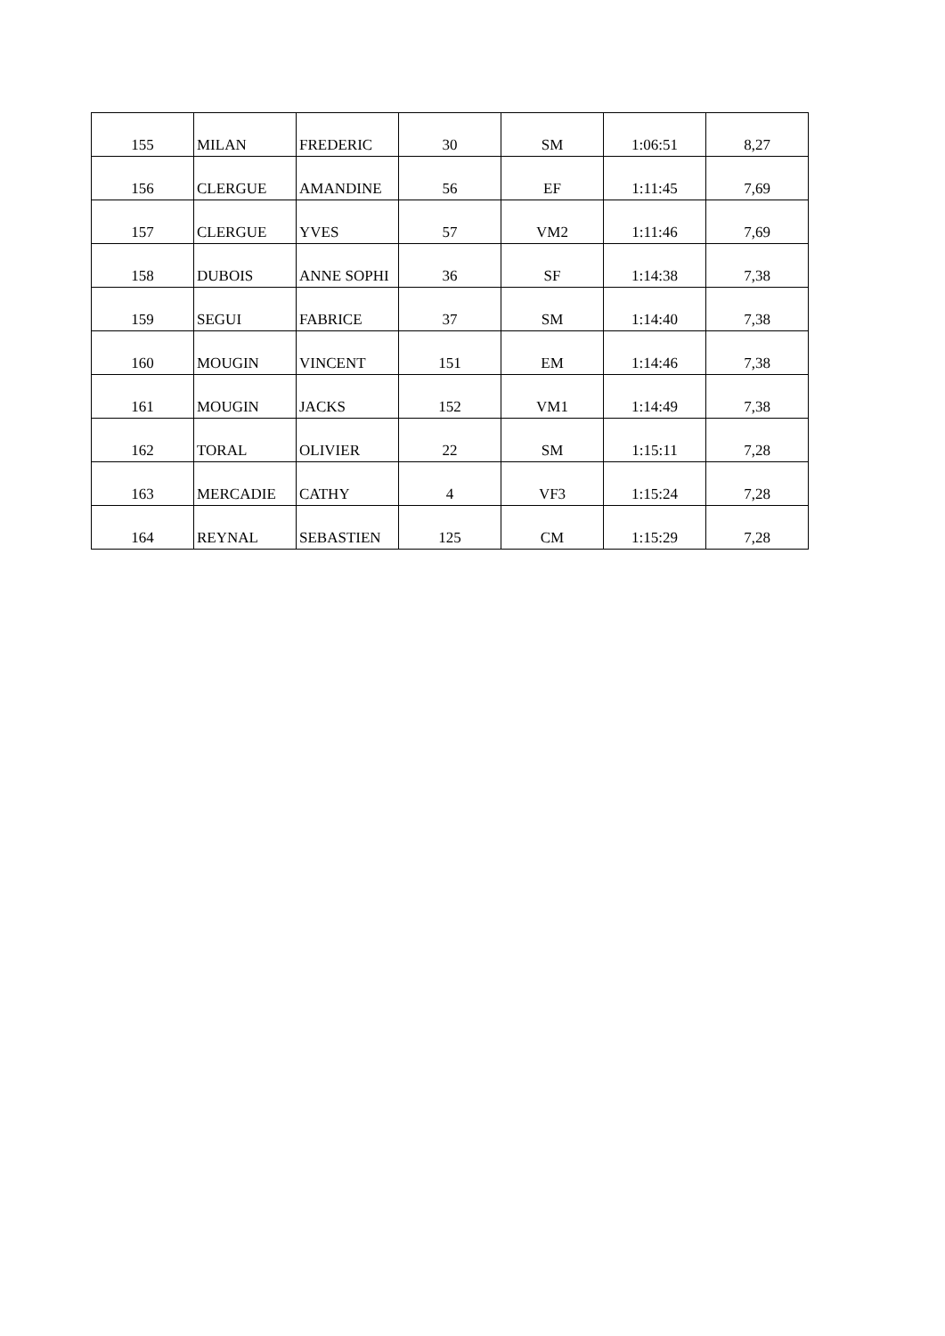| 155 | MILAN | FREDERIC | 30 | SM | 1:06:51 | 8,27 |
| 156 | CLERGUE | AMANDINE | 56 | EF | 1:11:45 | 7,69 |
| 157 | CLERGUE | YVES | 57 | VM2 | 1:11:46 | 7,69 |
| 158 | DUBOIS | ANNE SOPHI | 36 | SF | 1:14:38 | 7,38 |
| 159 | SEGUI | FABRICE | 37 | SM | 1:14:40 | 7,38 |
| 160 | MOUGIN | VINCENT | 151 | EM | 1:14:46 | 7,38 |
| 161 | MOUGIN | JACKS | 152 | VM1 | 1:14:49 | 7,38 |
| 162 | TORAL | OLIVIER | 22 | SM | 1:15:11 | 7,28 |
| 163 | MERCADIE | CATHY | 4 | VF3 | 1:15:24 | 7,28 |
| 164 | REYNAL | SEBASTIEN | 125 | CM | 1:15:29 | 7,28 |